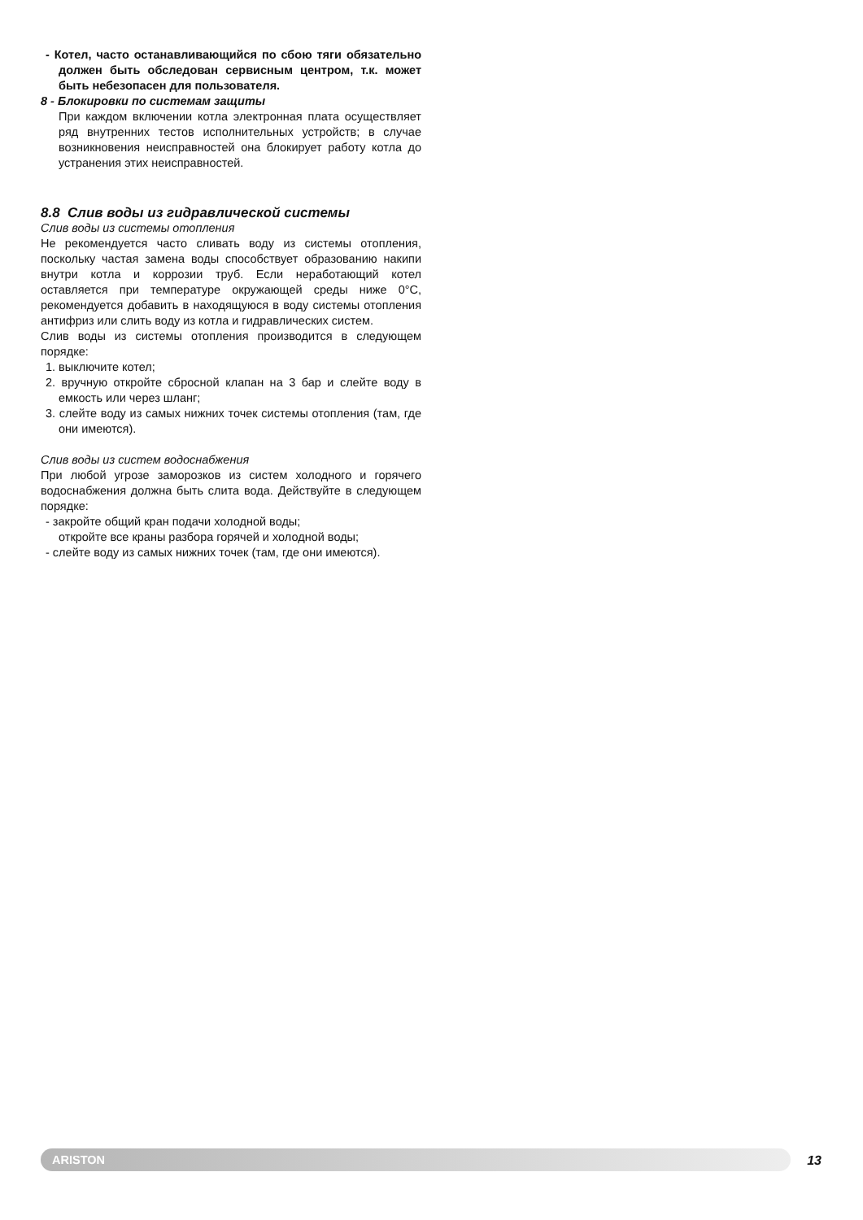- Котел, часто останавливающийся по сбою тяги обязательно должен быть обследован сервисным центром, т.к. может быть небезопасен для пользователя.
8 - Блокировки по системам защиты
При каждом включении котла электронная плата осуществляет ряд внутренних тестов исполнительных устройств; в случае возникновения неисправностей она блокирует работу котла до устранения этих неисправностей.
8.8 Слив воды из гидравлической системы
Слив воды из системы отопления
Не рекомендуется часто сливать воду из системы отопления, поскольку частая замена воды способствует образованию накипи внутри котла и коррозии труб. Если неработающий котел оставляется при температуре окружающей среды ниже 0°C, рекомендуется добавить в находящуюся в воду системы отопления антифриз или слить воду из котла и гидравлических систем.
Слив воды из системы отопления производится в следующем порядке:
1. выключите котел;
2. вручную откройте сбросной клапан на 3 бар и слейте воду в емкость или через шланг;
3. слейте воду из самых нижних точек системы отопления (там, где они имеются).
Слив воды из систем водоснабжения
При любой угрозе заморозков из систем холодного и горячего водоснабжения должна быть слита вода. Действуйте в следующем порядке:
- закройте общий кран подачи холодной воды;
откройте все краны разбора горячей и холодной воды;
- слейте воду из самых нижних точек (там, где они имеются).
ARISTON
13